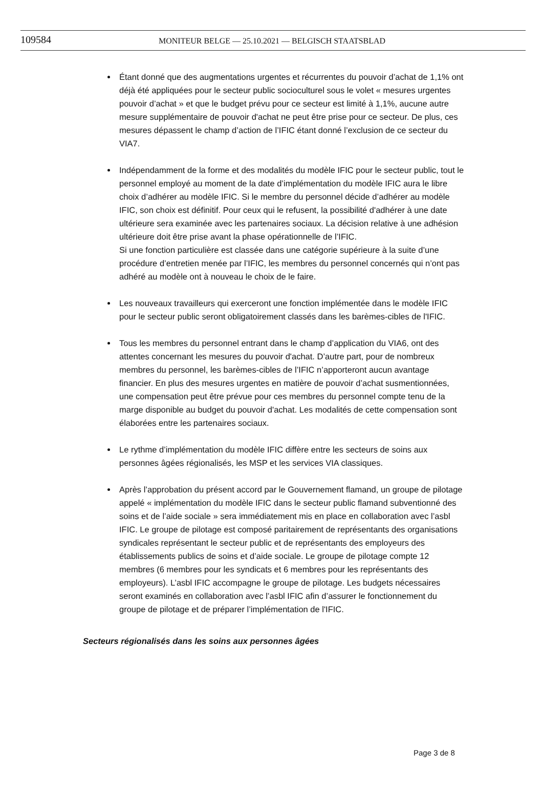109584
MONITEUR BELGE — 25.10.2021 — BELGISCH STAATSBLAD
Étant donné que des augmentations urgentes et récurrentes du pouvoir d’achat de 1,1% ont déjà été appliquées pour le secteur public socioculturel sous le volet « mesures urgentes pouvoir d’achat » et que le budget prévu pour ce secteur est limité à 1,1%, aucune autre mesure supplémentaire de pouvoir d'achat ne peut être prise pour ce secteur. De plus, ces mesures dépassent le champ d’action de l’IFIC étant donné l’exclusion de ce secteur du VIA7.
Indépendamment de la forme et des modalités du modèle IFIC pour le secteur public, tout le personnel employé au moment de la date d’implémentation du modèle IFIC aura le libre choix d’adhérer au modèle IFIC. Si le membre du personnel décide d’adhérer au modèle IFIC, son choix est définitif. Pour ceux qui le refusent, la possibilité d'adhérer à une date ultérieure sera examinée avec les partenaires sociaux. La décision relative à une adhésion ultérieure doit être prise avant la phase opérationnelle de l’IFIC.
Si une fonction particulière est classée dans une catégorie supérieure à la suite d’une procédure d’entretien menée par l’IFIC, les membres du personnel concernés qui n’ont pas adhéré au modèle ont à nouveau le choix de le faire.
Les nouveaux travailleurs qui exerceront une fonction implémentée dans le modèle IFIC pour le secteur public seront obligatoirement classés dans les barèmes-cibles de l'IFIC.
Tous les membres du personnel entrant dans le champ d’application du VIA6, ont des attentes concernant les mesures du pouvoir d'achat. D’autre part, pour de nombreux membres du personnel, les barèmes-cibles de l’IFIC n’apporteront aucun avantage financier. En plus des mesures urgentes en matière de pouvoir d’achat susmentionnées, une compensation peut être prévue pour ces membres du personnel compte tenu de la marge disponible au budget du pouvoir d'achat. Les modalités de cette compensation sont élaborées entre les partenaires sociaux.
Le rythme d’implémentation du modèle IFIC diffère entre les secteurs de soins aux personnes âgées régionalisés, les MSP et les services VIA classiques.
Après l’approbation du présent accord par le Gouvernement flamand, un groupe de pilotage appelé « implémentation du modèle IFIC dans le secteur public flamand subventionné des soins et de l’aide sociale » sera immédiatement mis en place en collaboration avec l’asbl IFIC. Le groupe de pilotage est composé paritairement de représentants des organisations syndicales représentant le secteur public et de représentants des employeurs des établissements publics de soins et d’aide sociale. Le groupe de pilotage compte 12 membres (6 membres pour les syndicats et 6 membres pour les représentants des employeurs). L’asbl IFIC accompagne le groupe de pilotage. Les budgets nécessaires seront examinés en collaboration avec l’asbl IFIC afin d’assurer le fonctionnement du groupe de pilotage et de préparer l’implémentation de l'IFIC.
Secteurs régionalisés dans les soins aux personnes âgées
Page 3 de 8